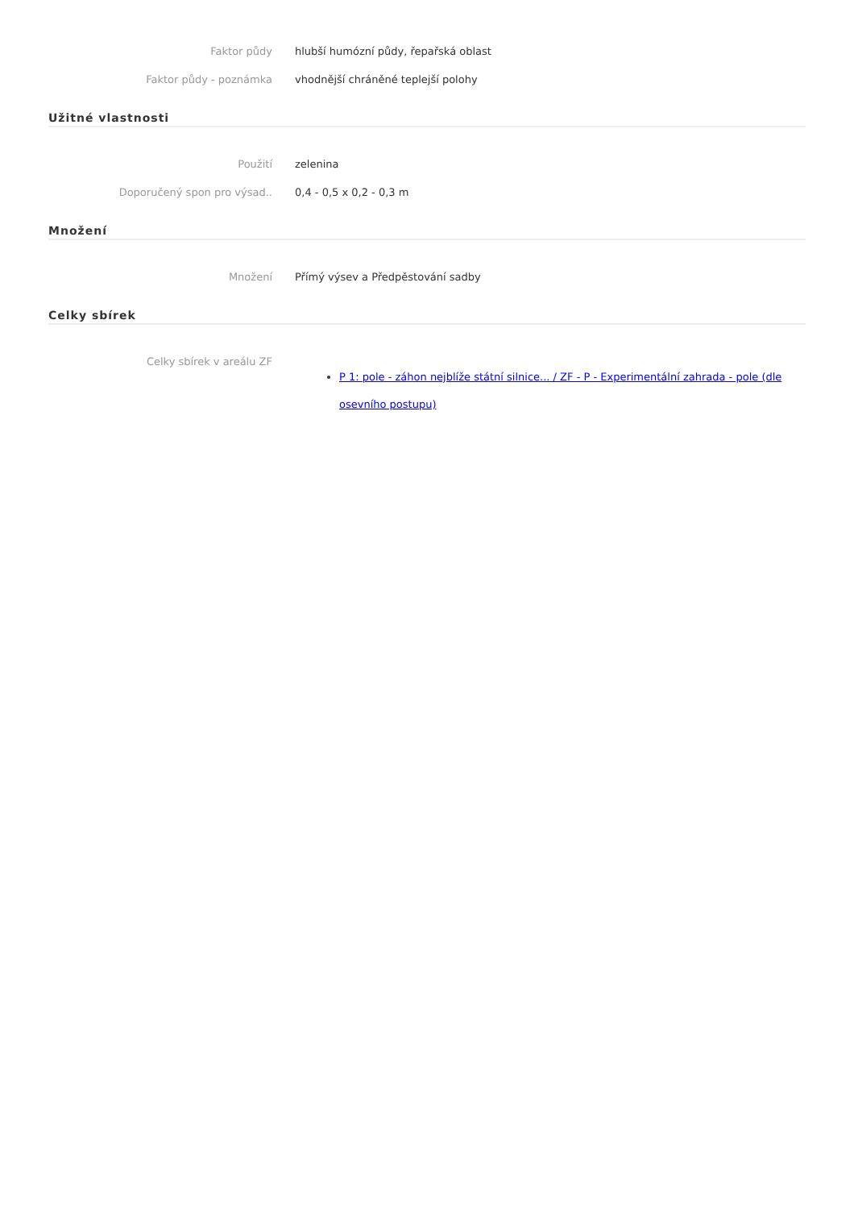Faktor půdy hlubší humózní půdy, řepařská oblast
Faktor půdy - poznámka vhodnější chráněné teplejší polohy
Užitné vlastnosti
Použití zelenina
Doporučený spon pro výsad.. 0,4 - 0,5 x 0,2 - 0,3 m
Množení
Množení Přímý výsev a Předpěstování sadby
Celky sbírek
Celky sbírek v areálu ZF
P 1: pole - záhon nejblíže státní silnice... / ZF - P - Experimentální zahrada - pole (dle osevního postupu)